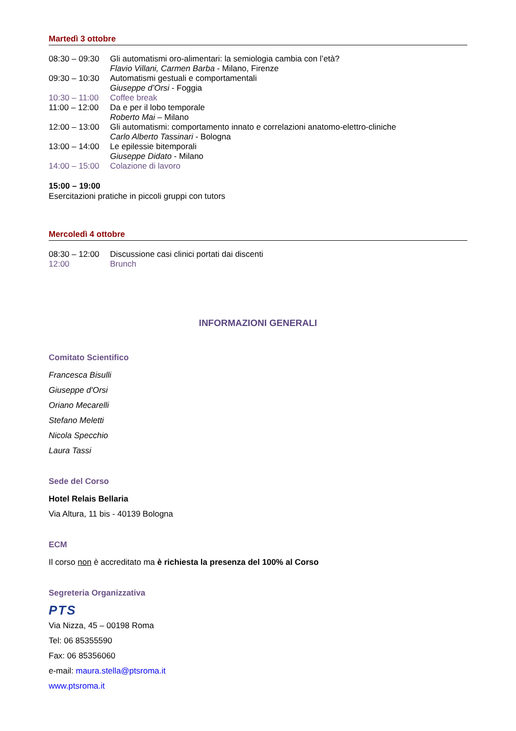Martedì 3 ottobre
| 08:30 – 09:30 | Gli automatismi oro-alimentari: la semiologia cambia con l’età? Flavio Villani, Carmen Barba - Milano, Firenze |
| 09:30 – 10:30 | Automatismi gestuali e comportamentali Giuseppe d’Orsi - Foggia |
| 10:30 – 11:00 | Coffee break |
| 11:00 – 12:00 | Da e per il lobo temporale Roberto Mai – Milano |
| 12:00 – 13:00 | Gli automatismi: comportamento innato e correlazioni anatomo-elettro-cliniche Carlo Alberto Tassinari - Bologna |
| 13:00 – 14:00 | Le epilessie bitemporali Giuseppe Didato - Milano |
| 14:00 – 15:00 | Colazione di lavoro |
15:00 – 19:00
Esercitazioni pratiche in piccoli gruppi con tutors
Mercoledì 4 ottobre
| 08:30 – 12:00 | Discussione casi clinici portati dai discenti |
| 12:00 | Brunch |
INFORMAZIONI GENERALI
Comitato Scientifico
Francesca Bisulli
Giuseppe d'Orsi
Oriano Mecarelli
Stefano Meletti
Nicola Specchio
Laura Tassi
Sede del Corso
Hotel Relais Bellaria
Via Altura, 11 bis - 40139 Bologna
ECM
Il corso non è accreditato ma è richiesta la presenza del 100% al Corso
Segreteria Organizzativa
PTS
Via Nizza, 45 – 00198 Roma
Tel: 06 85355590
Fax: 06 85356060
e-mail: maura.stella@ptsroma.it
www.ptsroma.it